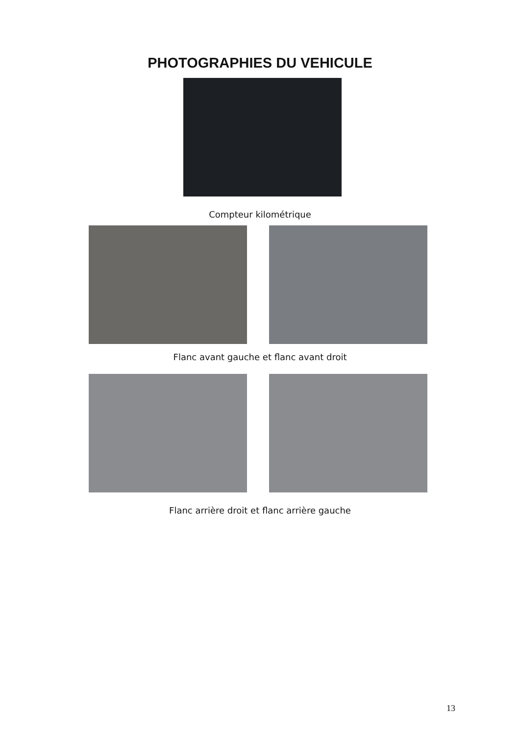PHOTOGRAPHIES DU VEHICULE
Compteur kilométrique
Flanc avant gauche et flanc avant droit
Flanc arrière droit et flanc arrière gauche
13